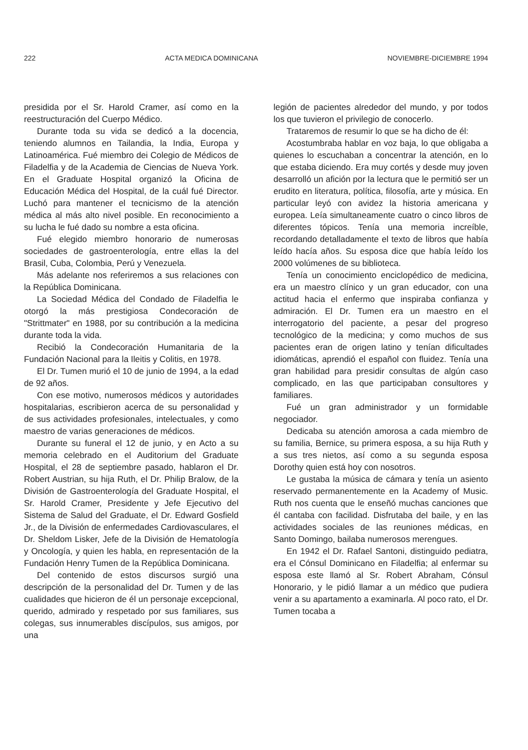222 ACTA MEDICA DOMINICANA NOVIEMBRE-DICIEMBRE 1994
presidida por el Sr. Harold Cramer, así como en la reestructuración del Cuerpo Médico.
Durante toda su vida se dedicó a la docencia, teniendo alumnos en Tailandia, la India, Europa y Latinoamérica. Fué miembro dei Colegio de Médicos de Filadelfia y de la Academia de Ciencias de Nueva York. En el Graduate Hospital organizó la Oficina de Educación Médica del Hospital, de la cuál fué Director. Luchó para mantener el tecnicismo de la atención médica al más alto nivel posible. En reconocimiento a su lucha le fué dado su nombre a esta oficina.
Fué elegido miembro honorario de numerosas sociedades de gastroenterología, entre ellas la del Brasil, Cuba, Colombia, Perú y Venezuela.
Más adelante nos referiremos a sus relaciones con la República Dominicana.
La Sociedad Médica del Condado de Filadelfia le otorgó la más prestigiosa Condecoración de "Strittmater" en 1988, por su contribución a la medicina durante toda la vida.
Recibió la Condecoración Humanitaria de la Fundación Nacional para la Ileitis y Colitis, en 1978.
El Dr. Tumen murió el 10 de junio de 1994, a la edad de 92 años.
Con ese motivo, numerosos médicos y autoridades hospitalarias, escribieron acerca de su personalidad y de sus actividades profesionales, intelectuales, y como maestro de varias generaciones de médicos.
Durante su funeral el 12 de junio, y en Acto a su memoria celebrado en el Auditorium del Graduate Hospital, el 28 de septiembre pasado, hablaron el Dr. Robert Austrian, su hija Ruth, el Dr. Philip Bralow, de la División de Gastroenterología del Graduate Hospital, el Sr. Harold Cramer, Presidente y Jefe Ejecutivo del Sistema de Salud del Graduate, el Dr. Edward Gosfield Jr., de la División de enfermedades Cardiovasculares, el Dr. Sheldom Lisker, Jefe de la División de Hematología y Oncología, y quien les habla, en representación de la Fundación Henry Tumen de la República Dominicana.
Del contenido de estos discursos surgió una descripción de la personalidad del Dr. Tumen y de las cualidades que hicieron de él un personaje excepcional, querido, admirado y respetado por sus familiares, sus colegas, sus innumerables discípulos, sus amigos, por una
legión de pacientes alrededor del mundo, y por todos los que tuvieron el privilegio de conocerlo.
Trataremos de resumir lo que se ha dicho de él:
Acostumbraba hablar en voz baja, lo que obligaba a quienes lo escuchaban a concentrar la atención, en lo que estaba diciendo. Era muy cortés y desde muy joven desarrolló un afición por la lectura que le permitió ser un erudito en literatura, política, filosofía, arte y música. En particular leyó con avidez la historia americana y europea. Leía simultaneamente cuatro o cinco libros de diferentes tópicos. Tenía una memoria increíble, recordando detalladamente el texto de libros que había leído hacía años. Su esposa dice que había leído los 2000 volúmenes de su biblioteca.
Tenía un conocimiento enciclopédico de medicina, era un maestro clínico y un gran educador, con una actitud hacia el enfermo que inspiraba confianza y admiración. El Dr. Tumen era un maestro en el interrogatorio del paciente, a pesar del progreso tecnológico de la medicina; y como muchos de sus pacientes eran de origen latino y tenían dificultades idiomáticas, aprendió el español con fluidez. Tenía una gran habilidad para presidir consultas de algún caso complicado, en las que participaban consultores y familiares.
Fué un gran administrador y un formidable negociador.
Dedicaba su atención amorosa a cada miembro de su familia, Bernice, su primera esposa, a su hija Ruth y a sus tres nietos, así como a su segunda esposa Dorothy quien está hoy con nosotros.
Le gustaba la música de cámara y tenía un asiento reservado permanentemente en la Academy of Music. Ruth nos cuenta que le enseñó muchas canciones que él cantaba con facilidad. Disfrutaba del baile, y en las actividades sociales de las reuniones médicas, en Santo Domingo, bailaba numerosos merengues.
En 1942 el Dr. Rafael Santoni, distinguido pediatra, era el Cónsul Dominicano en Filadelfia; al enfermar su esposa este llamó al Sr. Robert Abraham, Cónsul Honorario, y le pidió llamar a un médico que pudiera venir a su apartamento a examinarla. Al poco rato, el Dr. Tumen tocaba a